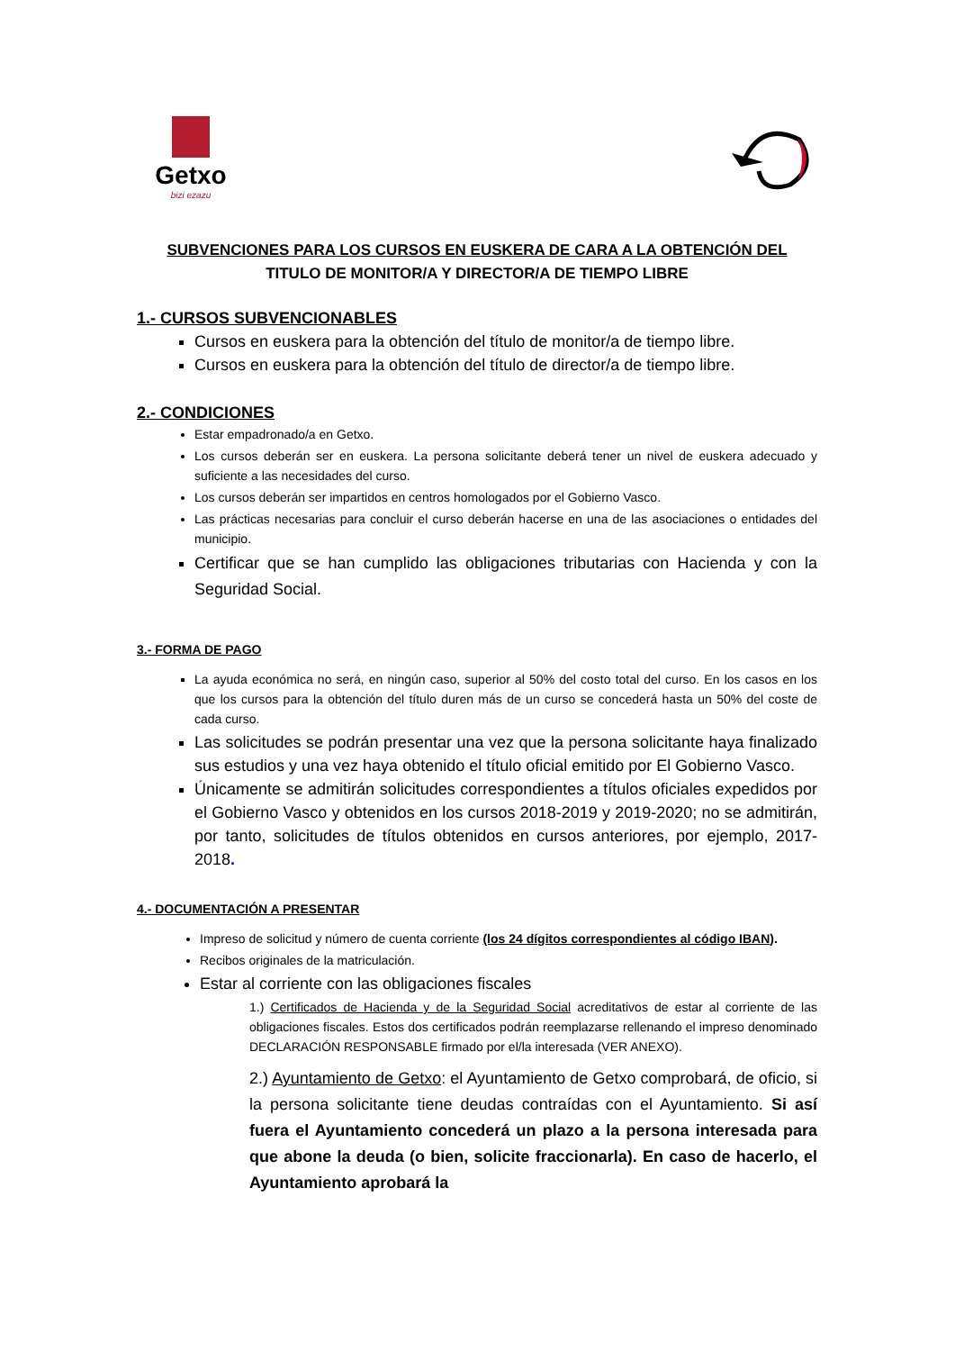Getxo
bizi ezazu
SUBVENCIONES PARA LOS CURSOS EN EUSKERA DE CARA A LA OBTENCIÓN DEL
TITULO DE MONITOR/A Y DIRECTOR/A DE TIEMPO LIBRE
1.- CURSOS SUBVENCIONABLES
Cursos en euskera para la obtención del título de monitor/a de tiempo libre.
Cursos en euskera para la obtención del título de director/a de tiempo libre.
2.- CONDICIONES
Estar empadronado/a en Getxo.
Los cursos deberán ser en euskera. La persona solicitante deberá tener un nivel de euskera adecuado y suficiente a las necesidades del curso.
Los cursos deberán ser impartidos en centros homologados por el Gobierno Vasco.
Las prácticas necesarias para concluir el curso deberán hacerse en una de las asociaciones o entidades del municipio.
Certificar que se han cumplido las obligaciones tributarias con Hacienda y con la Seguridad Social.
3.- FORMA DE PAGO
La ayuda económica no será, en ningún caso, superior al 50% del costo total del curso. En los casos en los que los cursos para la obtención del título duren más de un curso se concederá hasta un 50% del coste de cada curso.
Las solicitudes se podrán presentar una vez que la persona solicitante haya finalizado sus estudios y una vez haya obtenido el título oficial emitido por El Gobierno Vasco.
Únicamente se admitirán solicitudes correspondientes a títulos oficiales expedidos por el Gobierno Vasco y obtenidos en los cursos 2018-2019 y 2019-2020; no se admitirán, por tanto, solicitudes de títulos obtenidos en cursos anteriores, por ejemplo, 2017-2018.
4.- DOCUMENTACIÓN A PRESENTAR
Impreso de solicitud y número de cuenta corriente (los 24 dígitos correspondientes al código IBAN).
Recibos originales de la matriculación.
Estar al corriente con las obligaciones fiscales
1.) Certificados de Hacienda y de la Seguridad Social acreditativos de estar al corriente de las obligaciones fiscales. Estos dos certificados podrán reemplazarse rellenando el impreso denominado DECLARACIÓN RESPONSABLE firmado por el/la interesada (VER ANEXO).
2.) Ayuntamiento de Getxo: el Ayuntamiento de Getxo comprobará, de oficio, si la persona solicitante tiene deudas contraídas con el Ayuntamiento. Si así fuera el Ayuntamiento concederá un plazo a la persona interesada para que abone la deuda (o bien, solicite fraccionarla). En caso de hacerlo, el Ayuntamiento aprobará la